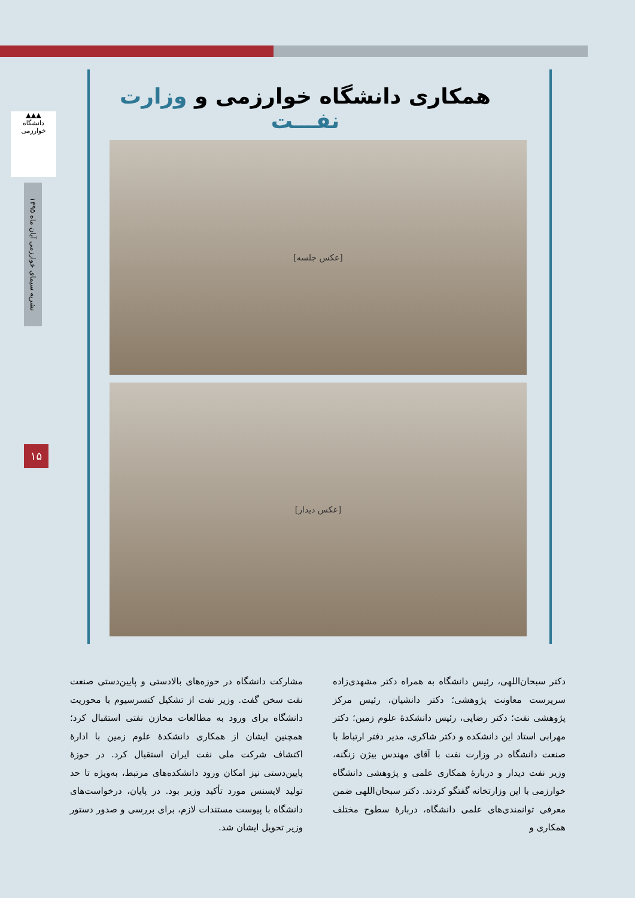▲▲▲
دانشگاه خوارزمی
نشریه سیمای خوارزمی آبان ماه ۱۳۹۵
۱۵
همکاری دانشگاه خوارزمی و وزارت نفـــت
[عکس جلسه]
[عکس دیدار]
دکتر سبحان‌اللهی، رئیس دانشگاه به همراه دکتر مشهدی‌زاده سرپرست معاونت پژوهشی؛ دکتر دانشیان، رئیس مرکز پژوهشی نفت؛ دکتر رضایی، رئیس دانشکدهٔ علوم زمین؛ دکتر مهرابی استاد این دانشکده و دکتر شاکری، مدیر دفتر ارتباط با صنعت دانشگاه در وزارت نفت با آقای مهندس بیژن زنگنه، وزیر نفت دیدار و دربارهٔ همکاری علمی و پژوهشی دانشگاه خوارزمی با این وزارتخانه گفتگو کردند. دکتر سبحان‌اللهی ضمن معرفی توانمندی‌های علمی دانشگاه، دربارهٔ سطوح مختلف همکاری و
مشارکت دانشگاه در حوزه‌های بالادستی و پایین‌دستی صنعت نفت سخن گفت. وزیر نفت از تشکیل کنسرسیوم با محوریت دانشگاه برای ورود به مطالعات مخازن نفتی استقبال کرد؛ همچنین ایشان از همکاری دانشکدهٔ علوم زمین با ادارهٔ اکتشاف شرکت ملی نفت ایران استقبال کرد. در حوزهٔ پایین‌دستی نیز امکان ورود دانشکده‌های مرتبط، به‌ویژه تا حد تولید لایسنس مورد تأکید وزیر بود. در پایان، درخواست‌های دانشگاه با پیوست مستندات لازم، برای بررسی و صدور دستور وزیر تحویل ایشان شد.